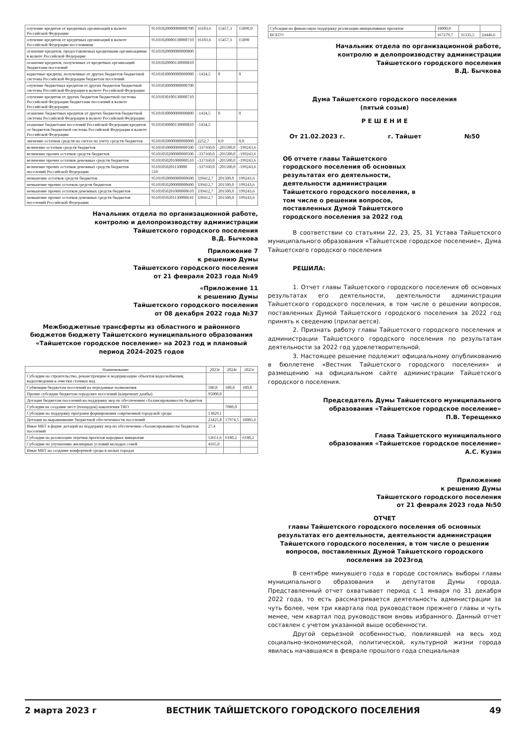| олучение кредитов от кредитных организаций в валюте Российской Федерации | 95101020000000000700 | 16103,6 | 15457,3 | 15890,0 |
| олучение кредитов от кредитных организаций в валюте Российской Федерации поселениями | 95101020000130000710 | 16103,6 | 15457,3 | 15890 |
| огашение кредитов, предоставляемых кредитными организациями в валюте Российской Федерации | 95101020000000000800 | | | |
| огашение кредитов, полученных от кредитных организаций бюджетами поселений | 95101020000130000810 | | | |
| юджетные кредиты, полученные от других бюджетов бюджетной системы Российской Федерации бюджетам поселений | 95101030000000000000 | -1434,5 | 0 | 0 |
| олучение бюджетных кредитов от других бюджетов бюджетной системы Российской Федерации в валюте Российской Федерации | 95101030000000000700 | | | |
| олучение кредитов от других бюджетов бюджетной системы Российской Федерации бюджетами поселений в валюте Российской Федерации | 95101030100130000710 | | | |
| огашение бюджетных кредитов от других бюджетов бюджетной системы Российской Федерации в валюте Российской Федерации | 95101030000000000800 | -1434,5 | 0 | 0 |
| огашение бюджетами поселений Российской Федерации кредитов от бюджетов бюджетной системы Российской Федерации в валюте Российской Федерации | 95101030000130000810 | -1434,5 | | |
| зменение остатков средств на счетах по учету средств бюджетов | 95101050000000000000 | 2252,7 | 0,0 | 0,0 |
| величение остатков средств бюджетов | 95101050000000000500 | -337160,0 | -201500,0 | -199243,6 |
| величение прочих остатков средств бюджетов | 95101050200000000500 | -337160,0 | -201500,0 | -199243,6 |
| величение прочих остатков денежных средств бюджетов | 95101050201000000510 | -337160,0 | -201500,0 | -199243,6 |
| величение прочих остатков денежных средств бюджетов поселений Российской Федерации | 95101050201130000 510 | -337160,0 | -201500,0 | -199243,6 |
| меньшение остатков средств бюджетов | 95101050000000000600 | 339412,7 | 201500,0 | 199243,6 |
| меньшение прочих остатков средств бюджетов | 95101050200000000600 | 339412,7 | 201500,0 | 199243,6 |
| меньшение прочих остатков денежных средств бюджетов | 95101050201000000610 | 339412,7 | 201500,0 | 199243,6 |
| меньшение прочих остатков денежных средств бюджетов поселений Российской Федерации | 95101050201130000610 | 339412,7 | 201500,0 | 199243,6 |
Начальник отдела по организационной работе,
контролю и делопроизводству администрации
Тайшетского городского поселения
В.Д. Бычкова
Приложение 7
к решению Думы
Тайшетского городского поселения
от 21 февраля 2023 года №49
«Приложение 11
к решению Думы
Тайшетского городского поселения
от 08 декабря 2022 года №37
Межбюджетные трансферты из областного и районного бюджетов бюджету Тайшетского муниципального образования «Тайшетское городское поселение» на 2023 год и плановый период 2024-2025 годов
| Наименование | 2023г | 2024г | 2025г |
| --- | --- | --- | --- |
| Субсидии на строительство, реконструкцию и модернизацию объектов водоснабжения, водоотведения и очистки сточных вод | | | |
| Субвенции бюджетам поселений на переданные полномочия | 180,8 | 180,8 | 180,8 |
| Прочие субсидии бюджетам городских поселений (капремонт дамбы) | 95000,0 | | |
| Дотация бюджетам поселений на поддержку мер по обеспечению сбалансированности бюджетов | | | |
| Субсидия на создание мест (площадок) накопления ТКО | | 7000,0 | |
| Субсидии на поддержку программ формирования современной городской среды | 13829,1 | | |
| Дотация на выравнивание бюджетной обеспеченности поселений | 23425,8 | 17974,5 | 18085,6 |
| Иные МБТ в форме дотаций на поддержку мер по обеспечению сбалансированности бюджетов поселений | 27,4 | | |
| Субсидии на реализацию перечня проектов народных инициатив | 12651,6 | 6180,2 | 6180,2 |
| Субсидии по улучшению жилищных условий молодых семей | 4165,0 | | |
| Иные МБТ на создание комфортной среды в малых городах | | | |
| Субсидии на финансовую поддержку реализации инициативных проектов | 18000,0 | | |
| ВСЕГО | 167279,7 | 31335,5 | 24446,6 |
Начальник отдела по организационной работе,
контролю и делопроизводству администрации
Тайшетского городского поселения
В.Д. Бычкова
Дума Тайшетского городского поселения
(пятый созыв)
Р Е Ш Е Н И Е
От 21.02.2023 г. г. Тайшет №50
Об отчете главы Тайшетского городского поселения об основных результатах его деятельности, деятельности администрации Тайшетского городского поселения, в том числе о решении вопросов, поставленных Думой Тайшетского городского поселения за 2022 год
В соответствии со статьями 22, 23, 25, 31 Устава Тайшетского муниципального образования «Тайшетское городское поселение», Дума Тайшетского городского поселения
РЕШИЛА:
1. Отчет главы Тайшетского городского поселения об основных результатах его деятельности, деятельности администрации Тайшетского городского поселения, в том числе о решении вопросов, поставленных Думой Тайшетского городского поселения за 2022 год принять к сведению (прилагается).
2. Признать работу главы Тайшетского городского поселения и администрации Тайшетского городского поселения по результатам деятельности за 2022 год удовлетворительной.
3. Настоящее решение подлежит официальному опубликованию в бюллетене «Вестник Тайшетского городского поселения» и размещению на официальном сайте администрации Тайшетского городского поселения.
Председатель Думы Тайшетского муниципального
образования «Тайшетское городское поселение»
П.В. Терещенко
Глава Тайшетского муниципального
образования «Тайшетское городское поселение»
А.С. Кузин
Приложение
к решению Думы
Тайшетского городского поселения
от 21 февраля 2023 года №50
ОТЧЕТ
главы Тайшетского городского поселения об основных результатах его деятельности, деятельности администрации Тайшетского городского поселения, в том числе о решении вопросов, поставленных Думой Тайшетского городского поселения за 2023год
В сентябре минувшего года в городе состоялись выборы главы муниципального образования и депутатов Думы города. Представленный отчет охватывает период с 1 января по 31 декабря 2022 года, то есть рассматривается деятельность администрации за чуть более, чем три квартала под руководством прежнего главы и чуть менее, чем квартал под руководством вновь избранного. Данный отчет составлен с учетом указанной выше особенности.
Другой серьезной особенностью, повлиявшей на весь ход социально-экономической, политической, культурной жизни города явилась начавшаяся в феврале прошлого года специальная
2 марта 2023 г ВЕСТНИК ТАЙШЕТСКОГО ГОРОДСКОГО ПОСЕЛЕНИЯ 49